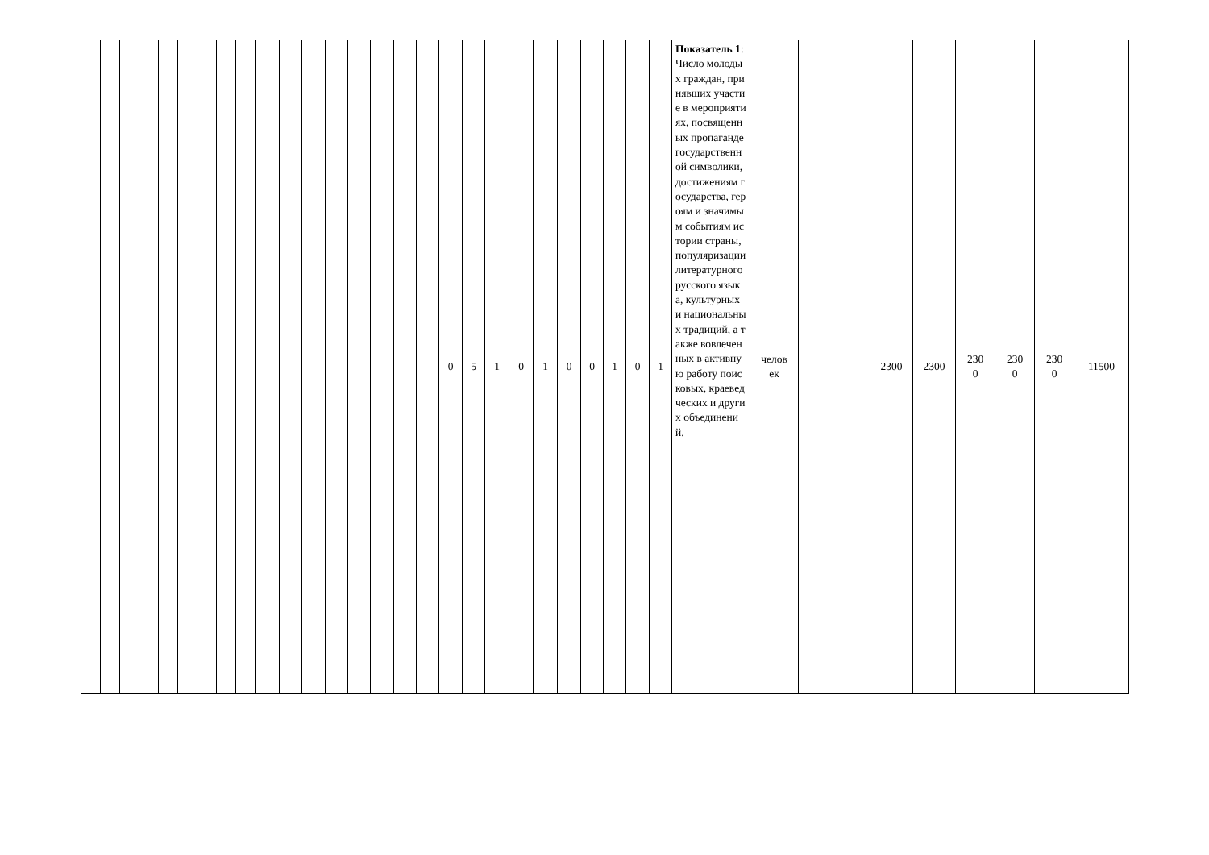| | | | | | | | | | | | | | | | | | 0 | 5 | 1 | 0 | 1 | 0 | 0 | 1 | 0 | 1 | Показатель 1 : Число молодых граждан, принявших участие в мероприятиях, посвященных пропаганде государственной символики, достижениям государства, героям и значимым событиям истории страны, популяризации литературного русского языка, культурных и национальных традиций, а также вовлеченных в активную работу поисковых, краеведческих и других объединений. | челов ек | | 2300 | 2300 | 230 0 | 230 0 | 230 0 | 11500 |